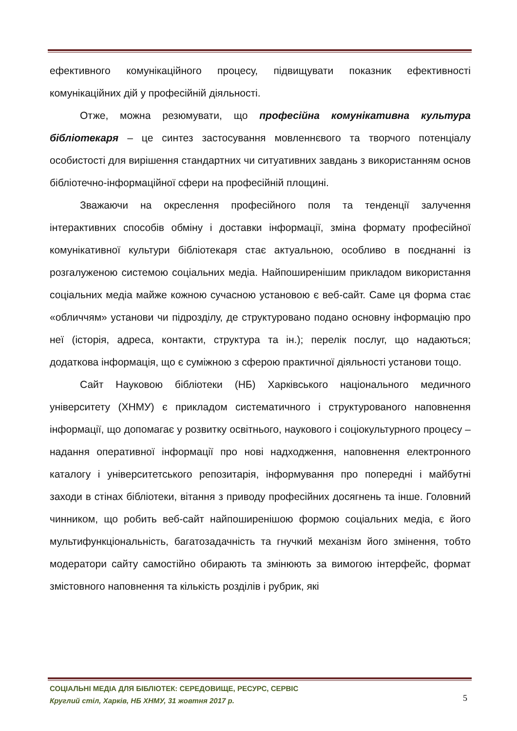ефективного комунікаційного процесу, підвищувати показник ефективності комунікаційних дій у професійній діяльності.
Отже, можна резюмувати, що професійна комунікативна культура бібліотекаря – це синтез застосування мовленнєвого та творчого потенціалу особистості для вирішення стандартних чи ситуативних завдань з використанням основ бібліотечно-інформаційної сфери на професійній площині.
Зважаючи на окреслення професійного поля та тенденції залучення інтерактивних способів обміну і доставки інформації, зміна формату професійної комунікативної культури бібліотекаря стає актуальною, особливо в поєднанні із розгалуженою системою соціальних медіа. Найпоширенішим прикладом використання соціальних медіа майже кожною сучасною установою є веб-сайт. Саме ця форма стає «обличчям» установи чи підрозділу, де структуровано подано основну інформацію про неї (історія, адреса, контакти, структура та ін.); перелік послуг, що надаються; додаткова інформація, що є суміжною з сферою практичної діяльності установи тощо.
Сайт Науковою бібліотеки (НБ) Харківського національного медичного університету (ХНМУ) є прикладом систематичного і структурованого наповнення інформації, що допомагає у розвитку освітнього, наукового і соціокультурного процесу – надання оперативної інформації про нові надходження, наповнення електронного каталогу і університетського репозитарія, інформування про попередні і майбутні заходи в стінах бібліотеки, вітання з приводу професійних досягнень та інше. Головний чинником, що робить веб-сайт найпоширенішою формою соціальних медіа, є його мультифункціональність, багатозадачність та гнучкий механізм його змінення, тобто модератори сайту самостійно обирають та змінюють за вимогою інтерфейс, формат змістовного наповнення та кількість розділів і рубрик, які
СОЦІАЛЬНІ МЕДІА ДЛЯ БІБЛІОТЕК: СЕРЕДОВИЩЕ, РЕСУРС, СЕРВІС
Круглий стіл, Харків, НБ ХНМУ, 31 жовтня 2017 р.
5